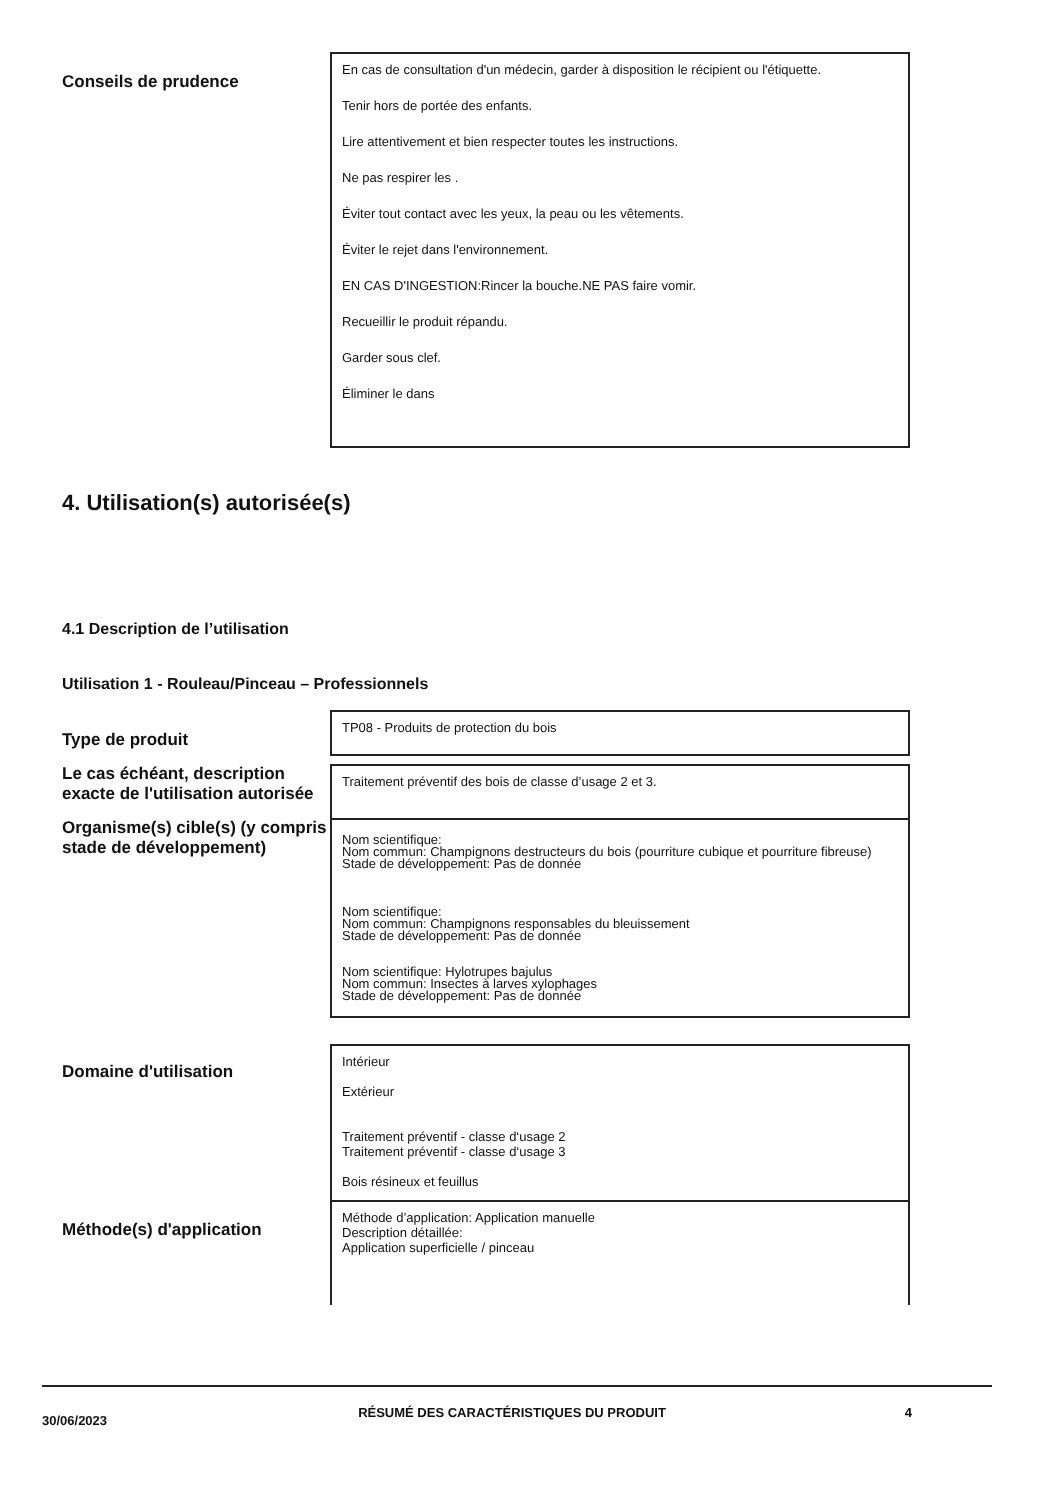Conseils de prudence
En cas de consultation d'un médecin, garder à disposition le récipient ou l'étiquette.
Tenir hors de portée des enfants.
Lire attentivement et bien respecter toutes les instructions.
Ne pas respirer les .
Éviter tout contact avec les yeux, la peau ou les vêtements.
Éviter le rejet dans l'environnement.
EN CAS D'INGESTION:Rincer la bouche.NE PAS faire vomir.
Recueillir le produit répandu.
Garder sous clef.
Éliminer le dans
4. Utilisation(s) autorisée(s)
4.1 Description de l’utilisation
Utilisation 1 - Rouleau/Pinceau – Professionnels
Type de produit
TP08 - Produits de protection du bois
Le cas échéant, description exacte de l'utilisation autorisée
Traitement préventif des bois de classe d’usage 2 et 3.
Organisme(s) cible(s) (y compris stade de développement)
Nom scientifique:
Nom commun: Champignons destructeurs du bois (pourriture cubique et pourriture fibreuse)
Stade de développement: Pas de donnée
Nom scientifique:
Nom commun: Champignons responsables du bleuissement
Stade de développement: Pas de donnée
Nom scientifique: Hylotrupes bajulus
Nom commun: Insectes à larves xylophages
Stade de développement: Pas de donnée
Domaine d'utilisation
Intérieur
Extérieur
Traitement préventif - classe d‘usage 2
Traitement préventif - classe d‘usage 3
Bois résineux et feuillus
Méthode(s) d'application
Méthode d’application: Application manuelle
Description détaillée:
Application superficielle / pinceau
30/06/2023
RÉSUMÉ DES CARACTÉRISTIQUES DU PRODUIT 4